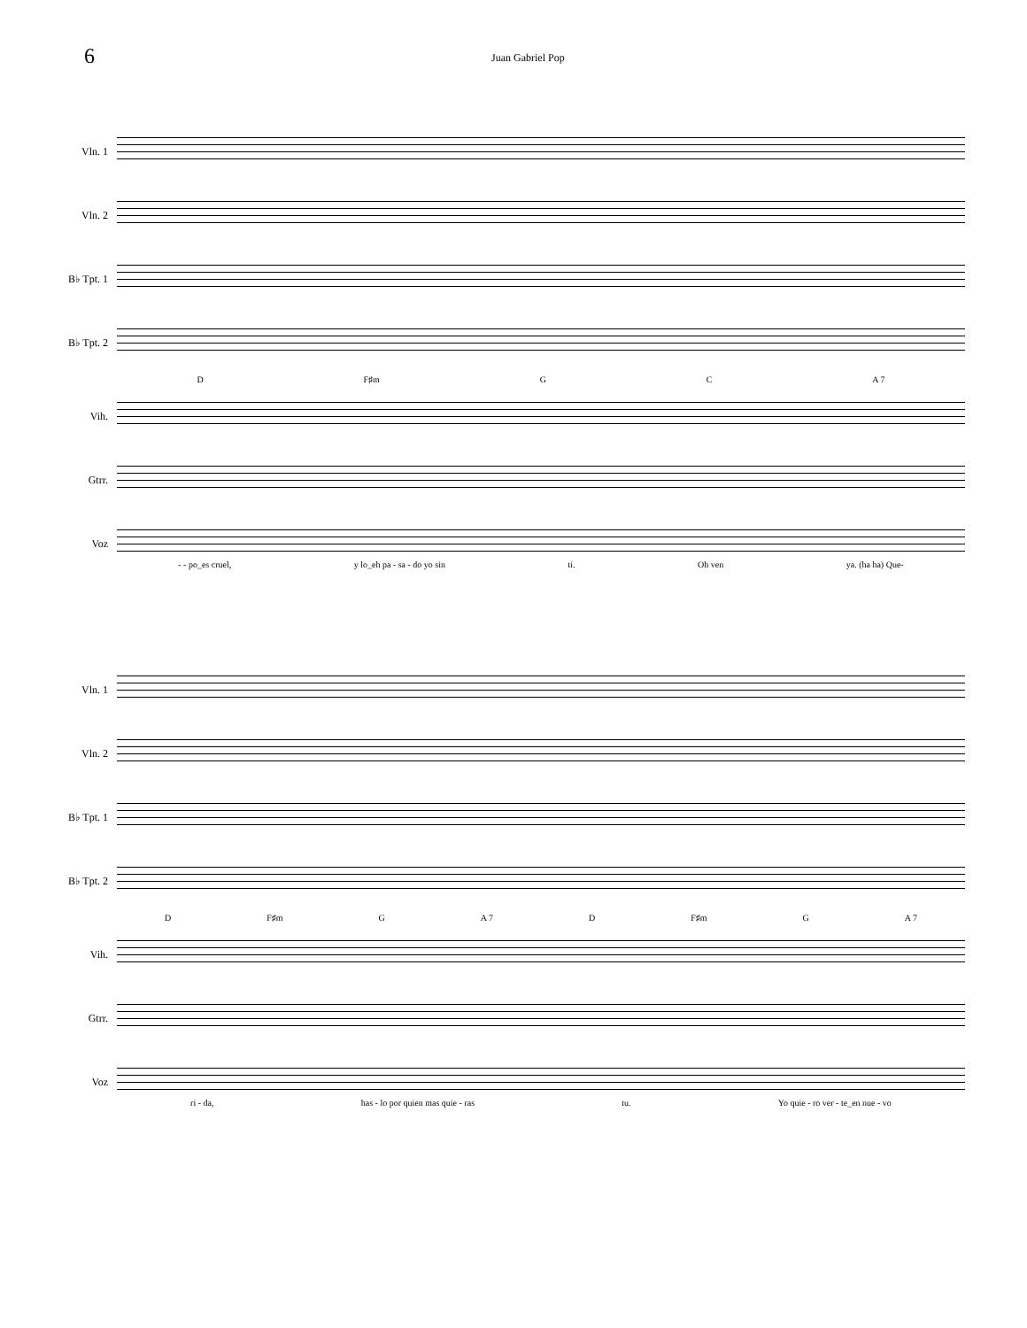6
Juan Gabriel Pop
Vln. 1
Vln. 2
B♭ Tpt. 1
B♭ Tpt. 2
D F♯m G C A 7
Vih.
Gtrr.
Voz
- - po_es cruel, y lo_eh pa - sa - do yo sin ti. Oh ven ya. (ha ha) Que-
Vln. 1
Vln. 2
B♭ Tpt. 1
B♭ Tpt. 2
D F♯m G A 7 D F♯m G A 7
Vih.
Gtrr.
Voz
ri - da, has - lo por quien mas quie - ras tu. Yo quie - ro ver - te_en nue - vo